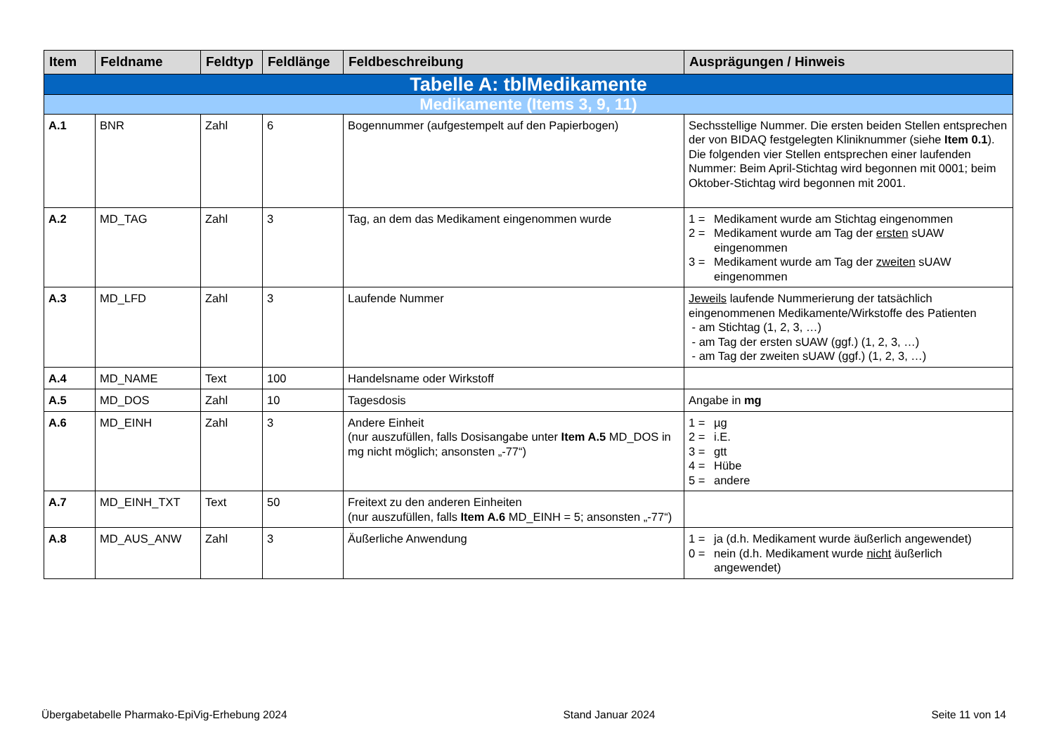| Item | Feldname | Feldtyp | Feldlänge | Feldbeschreibung | Ausprägungen / Hinweis |
| --- | --- | --- | --- | --- | --- |
| Tabelle A: tblMedikamente | | | | | |
| Medikamente (Items 3, 9, 11) | | | | | |
| A.1 | BNR | Zahl | 6 | Bogennummer (aufgestempelt auf den Papierbogen) | Sechsstellige Nummer. Die ersten beiden Stellen entsprechen der von BIDAQ festgelegten Kliniknummer (siehe Item 0.1 ). Die folgenden vier Stellen entsprechen einer laufenden Nummer: Beim April-Stichtag wird begonnen mit 0001; beim Oktober-Stichtag wird begonnen mit 2001. |
| A.2 | MD_TAG | Zahl | 3 | Tag, an dem das Medikament eingenommen wurde | 1 = Medikament wurde am Stichtag eingenommen 2 = Medikament wurde am Tag der ersten sUAW eingenommen 3 = Medikament wurde am Tag der zweiten sUAW eingenommen |
| A.3 | MD_LFD | Zahl | 3 | Laufende Nummer | Jeweils laufende Nummerierung der tatsächlich eingenommenen Medikamente/Wirkstoffe des Patienten - am Stichtag (1, 2, 3, …) - am Tag der ersten sUAW (ggf.) (1, 2, 3, …) - am Tag der zweiten sUAW (ggf.) (1, 2, 3, …) |
| A.4 | MD_NAME | Text | 100 | Handelsname oder Wirkstoff | |
| A.5 | MD_DOS | Zahl | 10 | Tagesdosis | Angabe in mg |
| A.6 | MD_EINH | Zahl | 3 | Andere Einheit (nur auszufüllen, falls Dosisangabe unter Item A.5 MD_DOS in mg nicht möglich; ansonsten „-77“) | 1 = µg 2 = i.E. 3 = gtt 4 = Hübe 5 = andere |
| A.7 | MD_EINH_TXT | Text | 50 | Freitext zu den anderen Einheiten (nur auszufüllen, falls Item A.6 MD_EINH = 5; ansonsten „-77“) | |
| A.8 | MD_AUS_ANW | Zahl | 3 | Äußerliche Anwendung | 1 = ja (d.h. Medikament wurde äußerlich angewendet) 0 = nein (d.h. Medikament wurde nicht äußerlich angewendet) |
Übergabetabelle Pharmako-EpiVig-Erhebung 2024 Stand Januar 2024 Seite 11 von 14